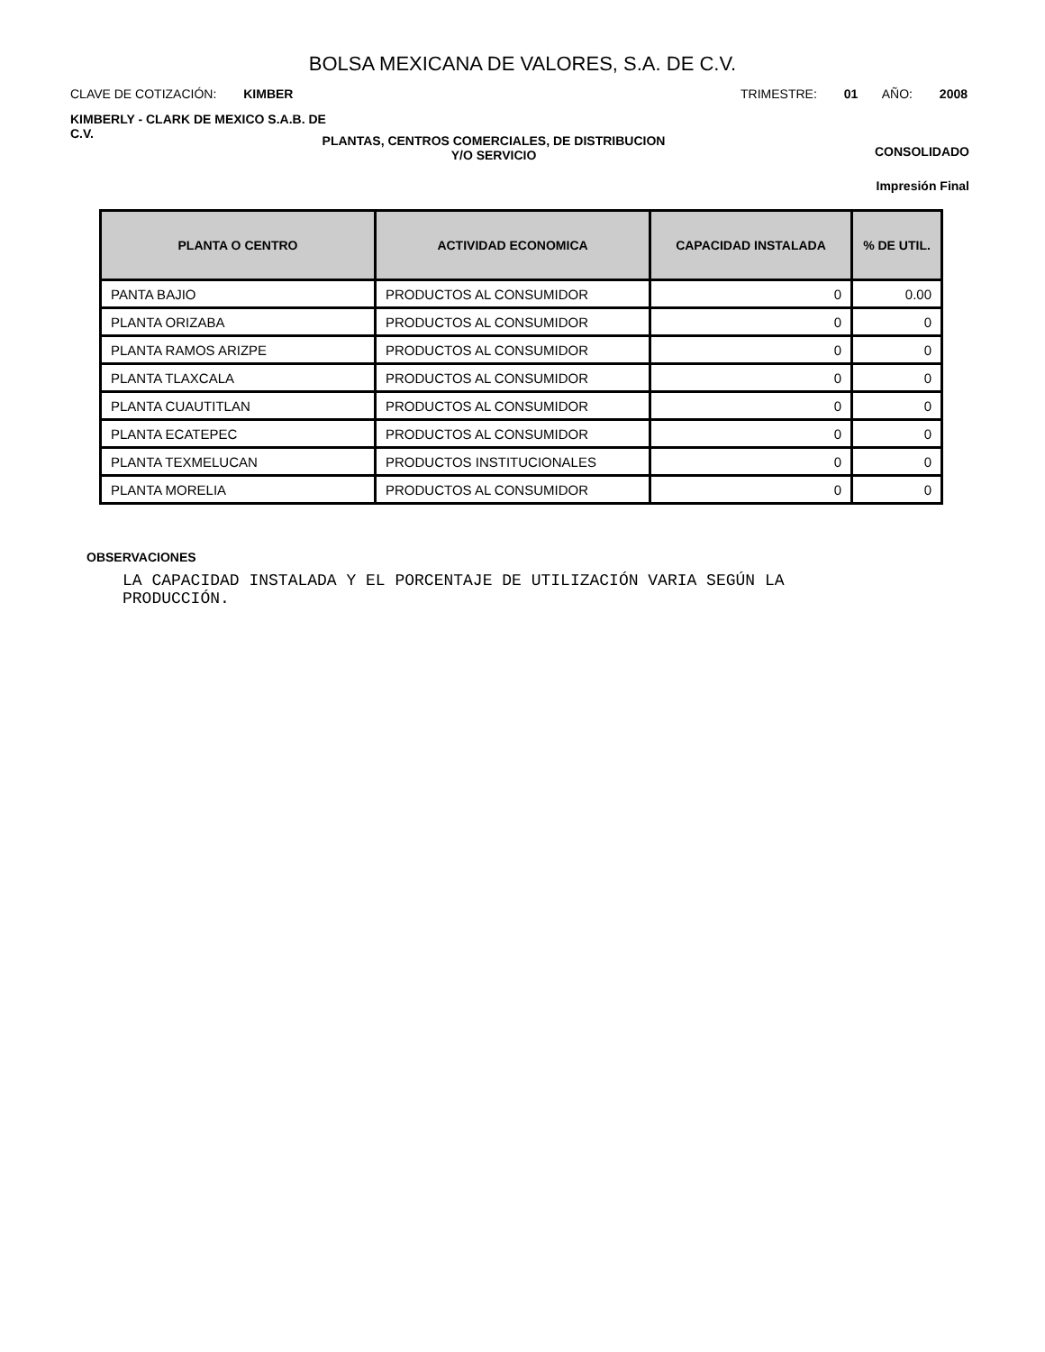BOLSA MEXICANA DE VALORES, S.A. DE C.V.
CLAVE DE COTIZACIÓN: KIMBER TRIMESTRE: 01 AÑO: 2008
KIMBERLY - CLARK DE MEXICO S.A.B. DE C.V.
PLANTAS, CENTROS COMERCIALES, DE DISTRIBUCION
Y/O SERVICIO
CONSOLIDADO
Impresión Final
| PLANTA O CENTRO | ACTIVIDAD ECONOMICA | CAPACIDAD INSTALADA | % DE UTIL. |
| --- | --- | --- | --- |
| PANTA BAJIO | PRODUCTOS AL CONSUMIDOR | 0 | 0.00 |
| PLANTA ORIZABA | PRODUCTOS AL CONSUMIDOR | 0 | 0 |
| PLANTA RAMOS ARIZPE | PRODUCTOS AL CONSUMIDOR | 0 | 0 |
| PLANTA TLAXCALA | PRODUCTOS AL CONSUMIDOR | 0 | 0 |
| PLANTA CUAUTITLAN | PRODUCTOS AL CONSUMIDOR | 0 | 0 |
| PLANTA ECATEPEC | PRODUCTOS AL CONSUMIDOR | 0 | 0 |
| PLANTA TEXMELUCAN | PRODUCTOS INSTITUCIONALES | 0 | 0 |
| PLANTA MORELIA | PRODUCTOS AL CONSUMIDOR | 0 | 0 |
OBSERVACIONES
LA CAPACIDAD INSTALADA Y EL PORCENTAJE DE UTILIZACIÓN VARIA SEGÚN LA PRODUCCIÓN.